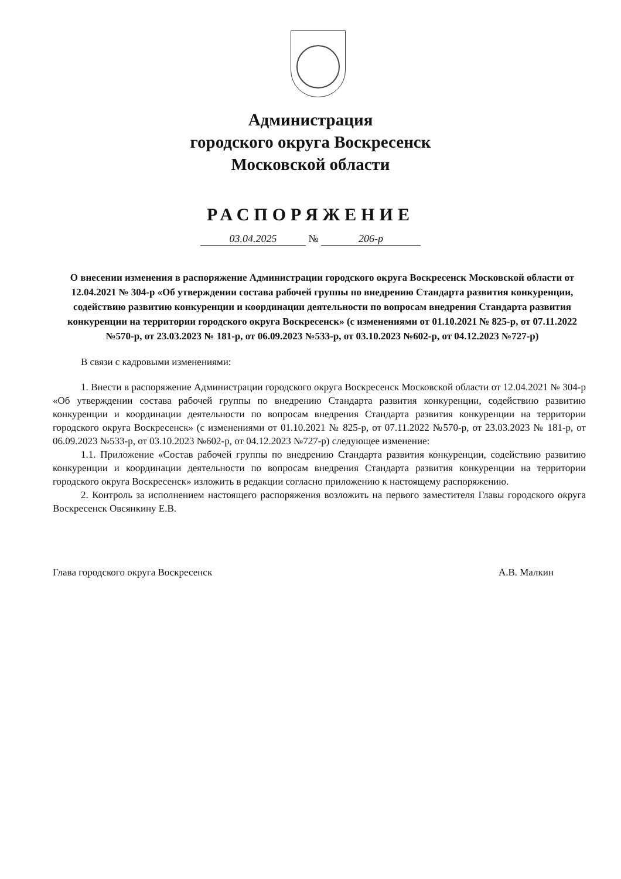Администрация
городского округа Воскресенск
Московской области
РАСПОРЯЖЕНИЕ
03.04.2025 № 206-р
О внесении изменения в распоряжение Администрации городского округа Воскресенск Московской области от 12.04.2021 № 304-р «Об утверждении состава рабочей группы по внедрению Стандарта развития конкуренции, содействию развитию конкуренции и координации деятельности по вопросам внедрения Стандарта развития конкуренции на территории городского округа Воскресенск» (с изменениями от 01.10.2021 № 825-р, от 07.11.2022 №570-р, от 23.03.2023 № 181-р, от 06.09.2023 №533-р, от 03.10.2023 №602-р, от 04.12.2023 №727-р)
В связи с кадровыми изменениями:
1. Внести в распоряжение Администрации городского округа Воскресенск Московской области от 12.04.2021 № 304-р «Об утверждении состава рабочей группы по внедрению Стандарта развития конкуренции, содействию развитию конкуренции и координации деятельности по вопросам внедрения Стандарта развития конкуренции на территории городского округа Воскресенск» (с изменениями от 01.10.2021 № 825-р, от 07.11.2022 №570-р, от 23.03.2023 № 181-р, от 06.09.2023 №533-р, от 03.10.2023 №602-р, от 04.12.2023 №727-р) следующее изменение:
1.1. Приложение «Состав рабочей группы по внедрению Стандарта развития конкуренции, содействию развитию конкуренции и координации деятельности по вопросам внедрения Стандарта развития конкуренции на территории городского округа Воскресенск» изложить в редакции согласно приложению к настоящему распоряжению.
2. Контроль за исполнением настоящего распоряжения возложить на первого заместителя Главы городского округа Воскресенск Овсянкину Е.В.
Глава городского округа Воскресенск А.В. Малкин